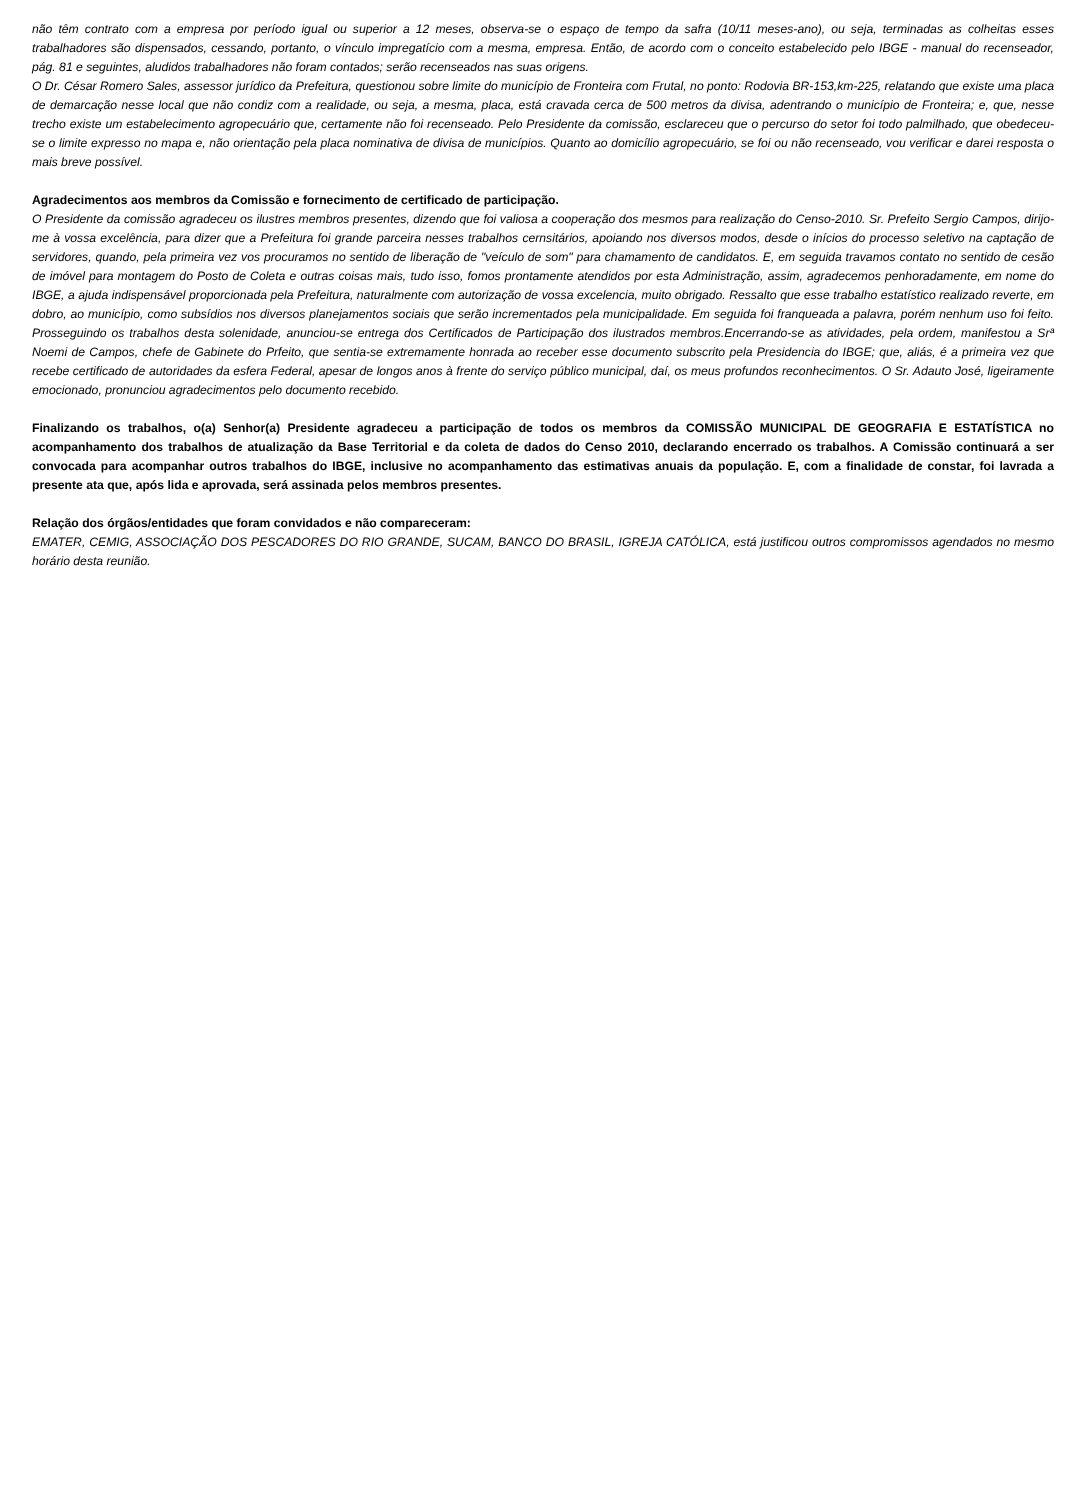não têm contrato com a empresa por período igual ou superior a 12 meses, observa-se o espaço de tempo da safra (10/11 meses-ano), ou seja, terminadas as colheitas esses trabalhadores são dispensados, cessando, portanto, o vínculo impregatício com a mesma, empresa. Então, de acordo com o conceito estabelecido pelo IBGE - manual do recenseador, pág. 81 e seguintes, aludidos trabalhadores não foram contados; serão recenseados nas suas origens.
O Dr. César Romero Sales, assessor jurídico da Prefeitura, questionou sobre limite do município de Fronteira com Frutal, no ponto: Rodovia BR-153,km-225, relatando que existe uma placa de demarcação nesse local que não condiz com a realidade, ou seja, a mesma, placa, está cravada cerca de 500 metros da divisa, adentrando o município de Fronteira; e, que, nesse trecho existe um estabelecimento agropecuário que, certamente não foi recenseado. Pelo Presidente da comissão, esclareceu que o percurso do setor foi todo palmilhado, que obedeceu-se o limite expresso no mapa e, não orientação pela placa nominativa de divisa de municípios. Quanto ao domicílio agropecuário, se foi ou não recenseado, vou verificar e darei resposta o mais breve possível.
Agradecimentos aos membros da Comissão e fornecimento de certificado de participação.
O Presidente da comissão agradeceu os ilustres membros presentes, dizendo que foi valiosa a cooperação dos mesmos para realização do Censo-2010. Sr. Prefeito Sergio Campos, dirijo-me à vossa excelência, para dizer que a Prefeitura foi grande parceira nesses trabalhos cernsitários, apoiando nos diversos modos, desde o inícios do processo seletivo na captação de servidores, quando, pela primeira vez vos procuramos no sentido de liberação de "veículo de som" para chamamento de candidatos. E, em seguida travamos contato no sentido de cesão de imóvel para montagem do Posto de Coleta e outras coisas mais, tudo isso, fomos prontamente atendidos por esta Administração, assim, agradecemos penhoradamente, em nome do IBGE, a ajuda indispensável proporcionada pela Prefeitura, naturalmente com autorização de vossa excelencia, muito obrigado. Ressalto que esse trabalho estatístico realizado reverte, em dobro, ao município, como subsídios nos diversos planejamentos sociais que serão incrementados pela municipalidade. Em seguida foi franqueada a palavra, porém nenhum uso foi feito. Prosseguindo os trabalhos desta solenidade, anunciou-se entrega dos Certificados de Participação dos ilustrados membros.Encerrando-se as atividades, pela ordem, manifestou a Srª Noemi de Campos, chefe de Gabinete do Prfeito, que sentia-se extremamente honrada ao receber esse documento subscrito pela Presidencia do IBGE; que, aliás, é a primeira vez que recebe certificado de autoridades da esfera Federal, apesar de longos anos à frente do serviço público municipal, daí, os meus profundos reconhecimentos. O Sr. Adauto José, ligeiramente emocionado, pronunciou agradecimentos pelo documento recebido.
Finalizando os trabalhos, o(a) Senhor(a) Presidente agradeceu a participação de todos os membros da COMISSÃO MUNICIPAL DE GEOGRAFIA E ESTATÍSTICA no acompanhamento dos trabalhos de atualização da Base Territorial e da coleta de dados do Censo 2010, declarando encerrado os trabalhos. A Comissão continuará a ser convocada para acompanhar outros trabalhos do IBGE, inclusive no acompanhamento das estimativas anuais da população. E, com a finalidade de constar, foi lavrada a presente ata que, após lida e aprovada, será assinada pelos membros presentes.
Relação dos órgãos/entidades que foram convidados e não compareceram:
EMATER, CEMIG, ASSOCIAÇÃO DOS PESCADORES DO RIO GRANDE, SUCAM, BANCO DO BRASIL, IGREJA CATÓLICA, está justificou outros compromissos agendados no mesmo horário desta reunião.